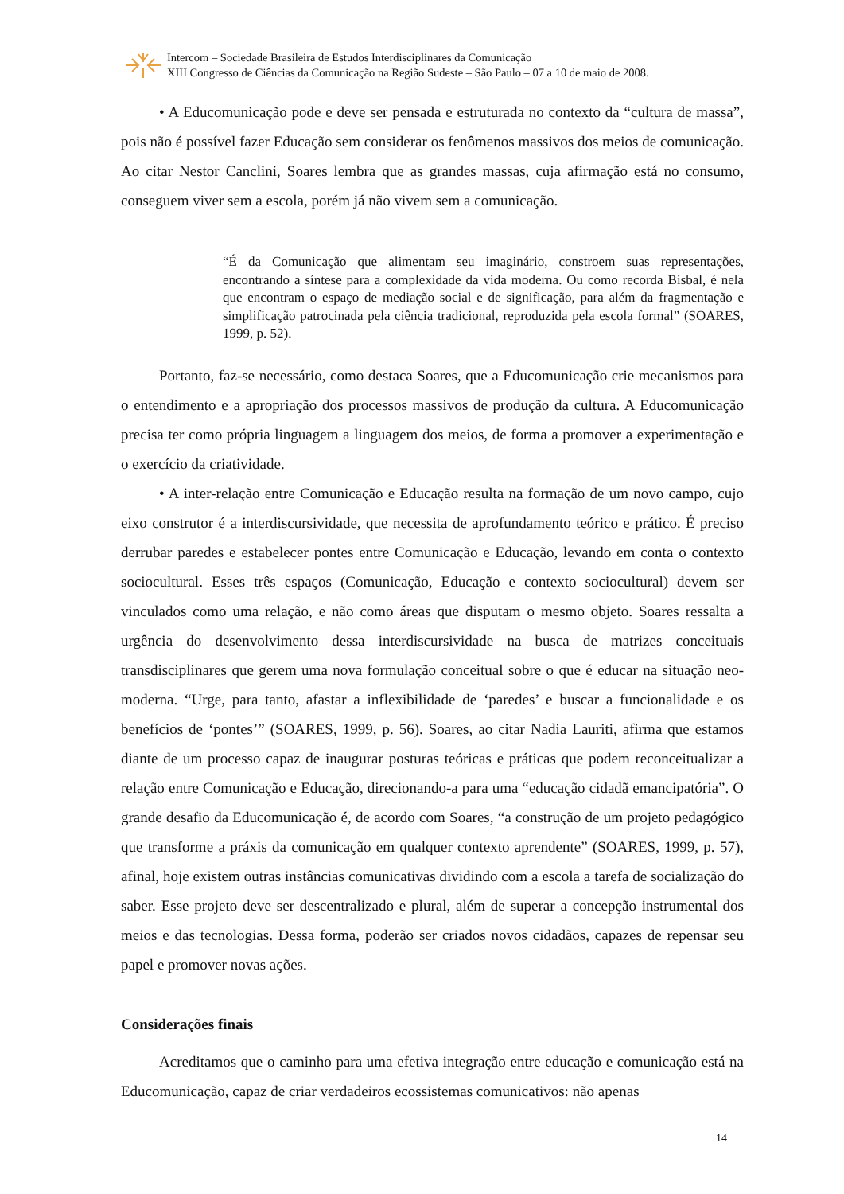Intercom – Sociedade Brasileira de Estudos Interdisciplinares da Comunicação
XIII Congresso de Ciências da Comunicação na Região Sudeste – São Paulo – 07 a 10 de maio de 2008.
• A Educomunicação pode e deve ser pensada e estruturada no contexto da “cultura de massa”, pois não é possível fazer Educação sem considerar os fenômenos massivos dos meios de comunicação. Ao citar Nestor Canclini, Soares lembra que as grandes massas, cuja afirmação está no consumo, conseguem viver sem a escola, porém já não vivem sem a comunicação.
“É da Comunicação que alimentam seu imaginário, constroem suas representações, encontrando a síntese para a complexidade da vida moderna. Ou como recorda Bisbal, é nela que encontram o espaço de mediação social e de significação, para além da fragmentação e simplificação patrocinada pela ciência tradicional, reproduzida pela escola formal” (SOARES, 1999, p. 52).
Portanto, faz-se necessário, como destaca Soares, que a Educomunicação crie mecanismos para o entendimento e a apropriação dos processos massivos de produção da cultura. A Educomunicação precisa ter como própria linguagem a linguagem dos meios, de forma a promover a experimentação e o exercício da criatividade.
• A inter-relação entre Comunicação e Educação resulta na formação de um novo campo, cujo eixo construtor é a interdiscursividade, que necessita de aprofundamento teórico e prático. É preciso derrubar paredes e estabelecer pontes entre Comunicação e Educação, levando em conta o contexto sociocultural. Esses três espaços (Comunicação, Educação e contexto sociocultural) devem ser vinculados como uma relação, e não como áreas que disputam o mesmo objeto. Soares ressalta a urgência do desenvolvimento dessa interdiscursividade na busca de matrizes conceituais transdisciplinares que gerem uma nova formulação conceitual sobre o que é educar na situação neo-moderna. “Urge, para tanto, afastar a inflexibilidade de ‘paredes’ e buscar a funcionalidade e os benefícios de ‘pontes’” (SOARES, 1999, p. 56). Soares, ao citar Nadia Lauriti, afirma que estamos diante de um processo capaz de inaugurar posturas teóricas e práticas que podem reconceitualizar a relação entre Comunicação e Educação, direcionando-a para uma “educação cidadã emancipatória”. O grande desafio da Educomunicação é, de acordo com Soares, “a construção de um projeto pedagógico que transforme a práxis da comunicação em qualquer contexto aprendente” (SOARES, 1999, p. 57), afinal, hoje existem outras instâncias comunicativas dividindo com a escola a tarefa de socialização do saber. Esse projeto deve ser descentralizado e plural, além de superar a concepção instrumental dos meios e das tecnologias. Dessa forma, poderão ser criados novos cidadãos, capazes de repensar seu papel e promover novas ações.
Considerações finais
Acreditamos que o caminho para uma efetiva integração entre educação e comunicação está na Educomunicação, capaz de criar verdadeiros ecossistemas comunicativos: não apenas
14